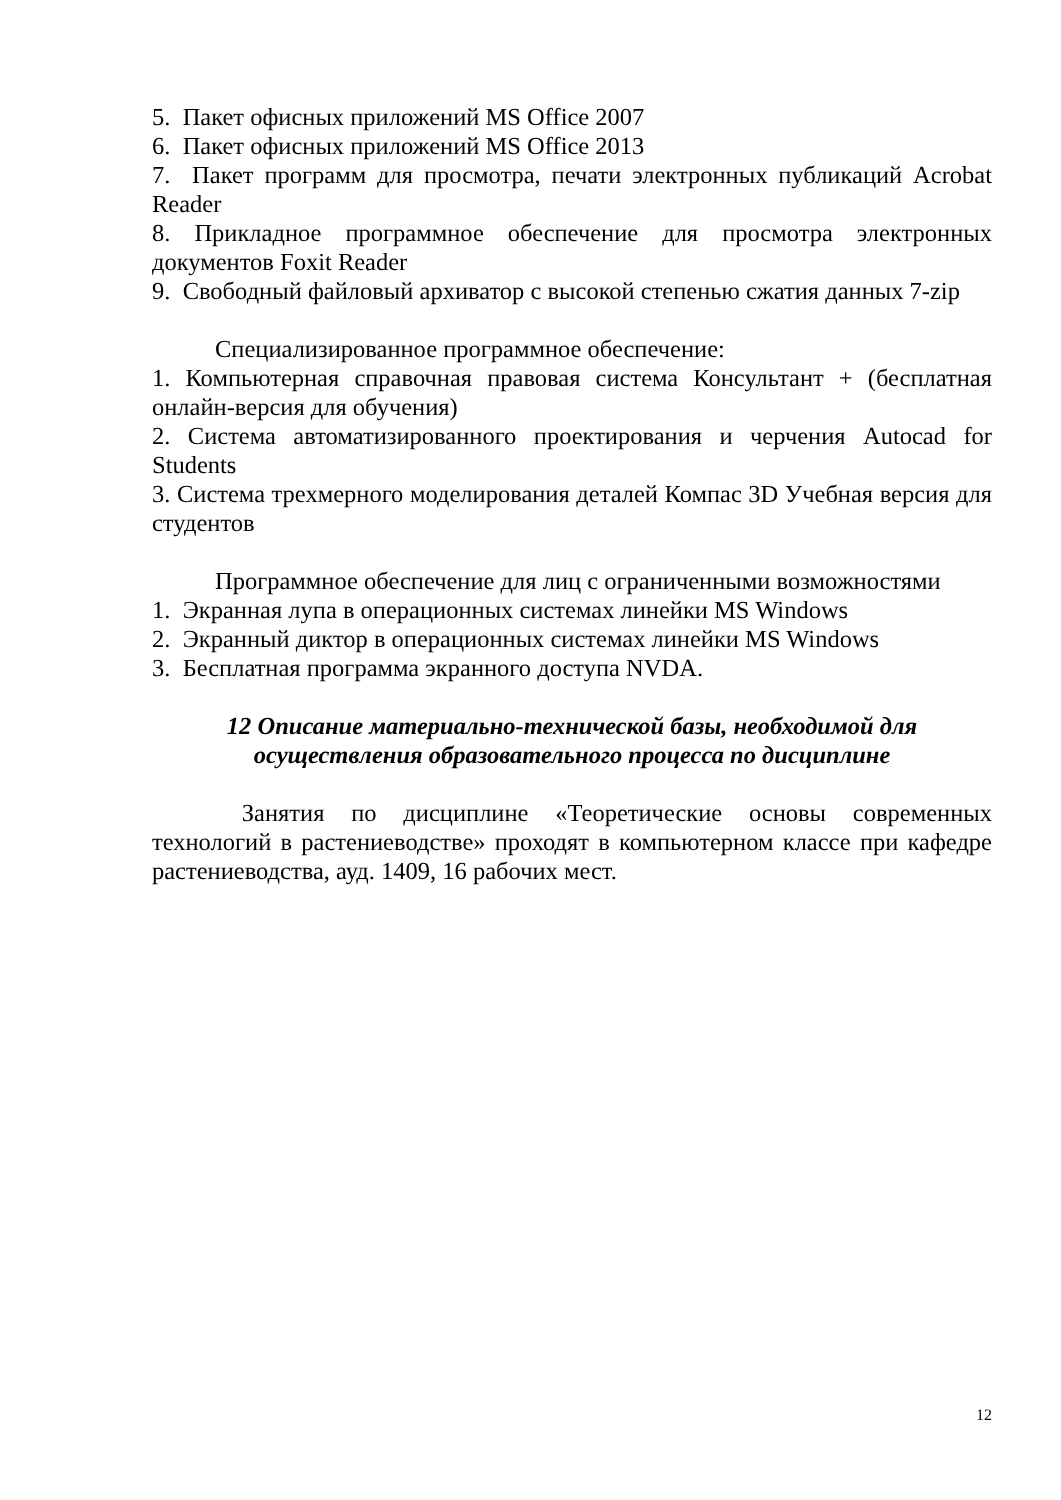5. Пакет офисных приложений MS Office 2007
6. Пакет офисных приложений MS Office 2013
7. Пакет программ для просмотра, печати электронных публикаций Acrobat Reader
8. Прикладное программное обеспечение для просмотра электронных документов Foxit Reader
9. Свободный файловый архиватор с высокой степенью сжатия данных 7-zip
Специализированное программное обеспечение:
1. Компьютерная справочная правовая система Консультант + (бесплатная онлайн-версия для обучения)
2. Система автоматизированного проектирования и черчения Autocad for Students
3. Система трехмерного моделирования деталей Компас 3D Учебная версия для студентов
Программное обеспечение для лиц с ограниченными возможностями
1. Экранная лупа в операционных системах линейки MS Windows
2. Экранный диктор в операционных системах линейки MS Windows
3. Бесплатная программа экранного доступа NVDA.
12 Описание материально-технической базы, необходимой для
осуществления образовательного процесса по дисциплине
Занятия по дисциплине «Теоретические основы современных технологий в растениеводстве» проходят в компьютерном классе при кафедре растениеводства, ауд. 1409, 16 рабочих мест.
12